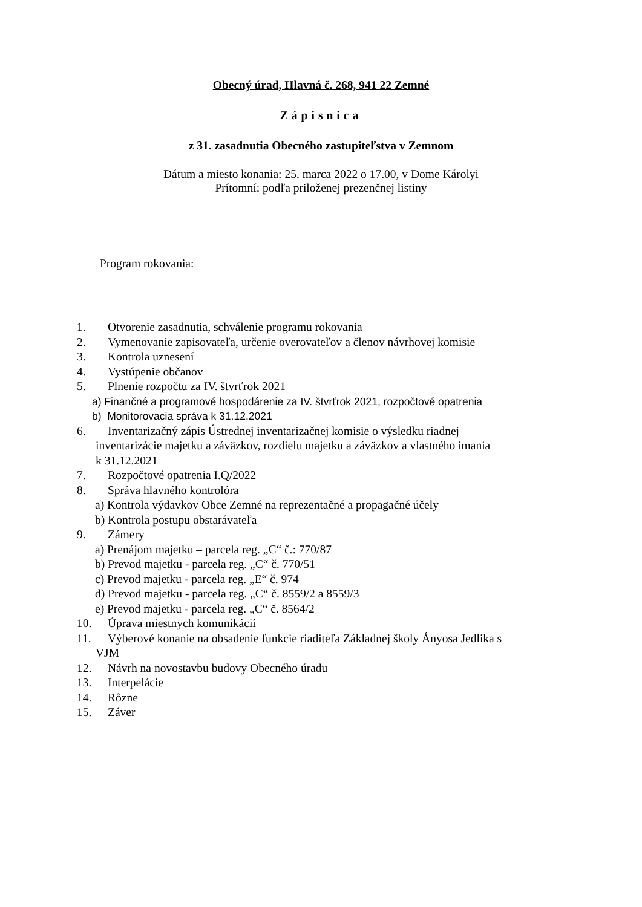Obecný úrad, Hlavná č. 268, 941 22 Zemné
Zápisnica
z 31. zasadnutia Obecného zastupiteľstva v Zemnom
Dátum a miesto konania: 25. marca 2022 o 17.00, v Dome Károlyi
Prítomní: podľa priloženej prezenčnej listiny
Program rokovania:
1. Otvorenie zasadnutia, schválenie programu rokovania
2. Vymenovanie zapisovateľa, určenie overovateľov a členov návrhovej komisie
3. Kontrola uznesení
4. Vystúpenie občanov
5. Plnenie rozpočtu za IV. štvrťrok 2021
a) Finančné a programové hospodárenie za IV. štvrťrok 2021, rozpočtové opatrenia
b) Monitorovacia správa k 31.12.2021
6. Inventarizačný zápis Ústrednej inventarizačnej komisie o výsledku riadnej
inventarizácie majetku a záväzkov, rozdielu majetku a záväzkov a vlastného imania
k 31.12.2021
7. Rozpočtové opatrenia I.Q/2022
8. Správa hlavného kontrolóra
a) Kontrola výdavkov Obce Zemné na reprezentačné a propagačné účely
b) Kontrola postupu obstarávateľa
9. Zámery
a) Prenájom majetku – parcela reg. „C“ č.: 770/87
b) Prevod majetku - parcela reg. „C“ č. 770/51
c) Prevod majetku - parcela reg. „E“ č. 974
d) Prevod majetku - parcela reg. „C“ č. 8559/2 a 8559/3
e) Prevod majetku - parcela reg. „C“ č. 8564/2
10. Úprava miestnych komunikácií
11. Výberové konanie na obsadenie funkcie riaditeľa Základnej školy Ányosa Jedlika s
VJM
12. Návrh na novostavbu budovy Obecného úradu
13. Interpelácie
14. Rôzne
15. Záver